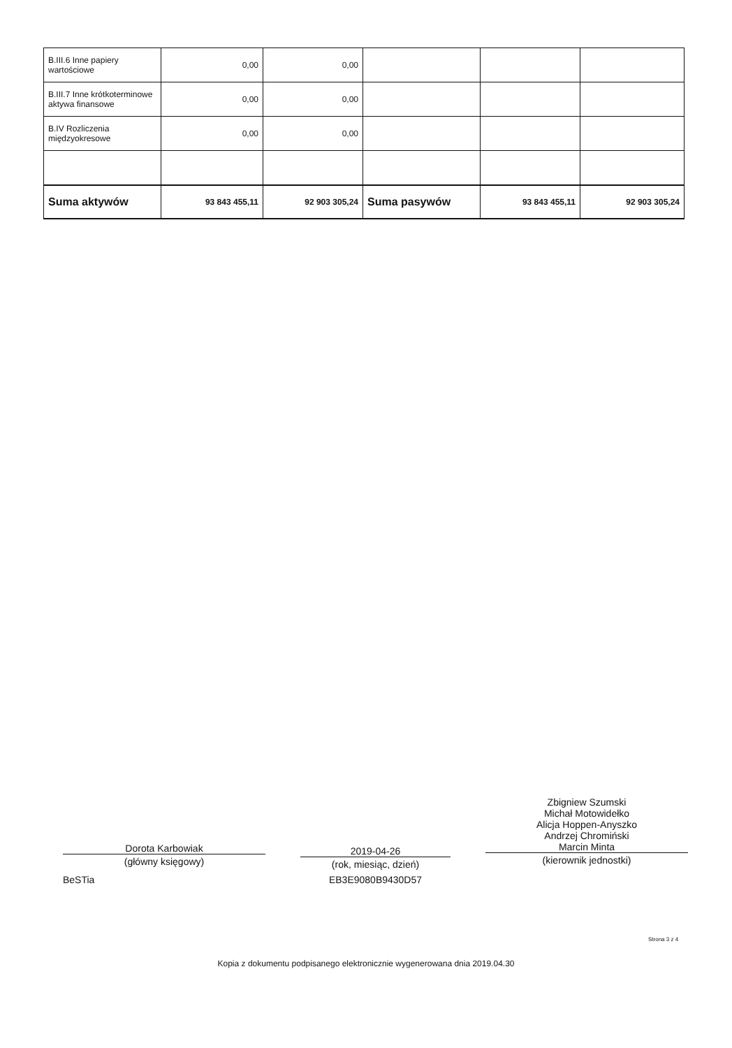| B.III.6 Inne papiery wartościowe | 0,00 | 0,00 | | | |
| B.III.7 Inne krótkoterminowe aktywa finansowe | 0,00 | 0,00 | | | |
| B.IV Rozliczenia międzyokresowe | 0,00 | 0,00 | | | |
| Suma aktywów | 93 843 455,11 | 92 903 305,24 | Suma pasywów | 93 843 455,11 | 92 903 305,24 |
Dorota Karbowiak
(główny księgowy)
BeSTia
2019-04-26
(rok, miesiąc, dzień)
EB3E9080B9430D57
Zbigniew Szumski
Michał Motowidełko
Alicja Hoppen-Anyszko
Andrzej Chromiński
Marcin Minta
(kierownik jednostki)
Strona 3 z 4
Kopia z dokumentu podpisanego elektronicznie wygenerowana dnia 2019.04.30